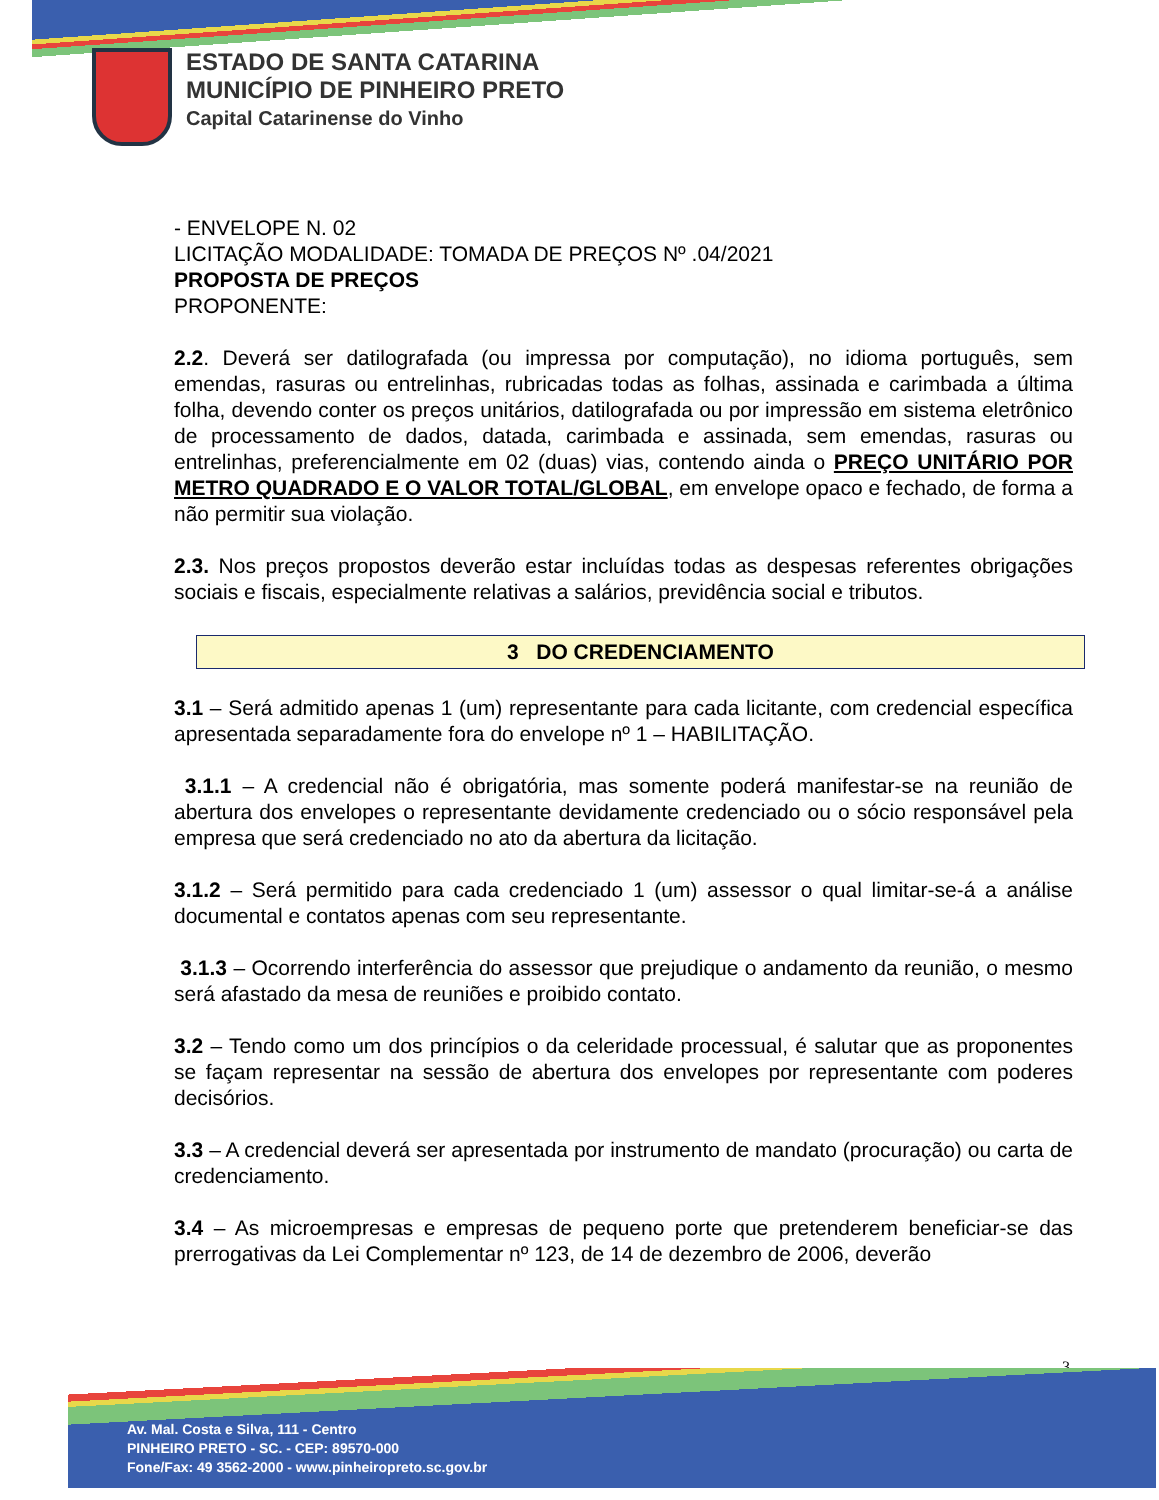ESTADO DE SANTA CATARINA
MUNICÍPIO DE PINHEIRO PRETO
Capital Catarinense do Vinho
- ENVELOPE N. 02
LICITAÇÃO MODALIDADE: TOMADA DE PREÇOS Nº .04/2021
PROPOSTA DE PREÇOS
PROPONENTE:
2.2. Deverá ser datilografada (ou impressa por computação), no idioma português, sem emendas, rasuras ou entrelinhas, rubricadas todas as folhas, assinada e carimbada a última folha, devendo conter os preços unitários, datilografada ou por impressão em sistema eletrônico de processamento de dados, datada, carimbada e assinada, sem emendas, rasuras ou entrelinhas, preferencialmente em 02 (duas) vias, contendo ainda o PREÇO UNITÁRIO POR METRO QUADRADO E O VALOR TOTAL/GLOBAL, em envelope opaco e fechado, de forma a não permitir sua violação.
2.3. Nos preços propostos deverão estar incluídas todas as despesas referentes obrigações sociais e fiscais, especialmente relativas a salários, previdência social e tributos.
3 DO CREDENCIAMENTO
3.1 – Será admitido apenas 1 (um) representante para cada licitante, com credencial específica apresentada separadamente fora do envelope nº 1 – HABILITAÇÃO.
3.1.1 – A credencial não é obrigatória, mas somente poderá manifestar-se na reunião de abertura dos envelopes o representante devidamente credenciado ou o sócio responsável pela empresa que será credenciado no ato da abertura da licitação.
3.1.2 – Será permitido para cada credenciado 1 (um) assessor o qual limitar-se-á a análise documental e contatos apenas com seu representante.
3.1.3 – Ocorrendo interferência do assessor que prejudique o andamento da reunião, o mesmo será afastado da mesa de reuniões e proibido contato.
3.2 – Tendo como um dos princípios o da celeridade processual, é salutar que as proponentes se façam representar na sessão de abertura dos envelopes por representante com poderes decisórios.
3.3 – A credencial deverá ser apresentada por instrumento de mandato (procuração) ou carta de credenciamento.
3.4 – As microempresas e empresas de pequeno porte que pretenderem beneficiar-se das prerrogativas da Lei Complementar nº 123, de 14 de dezembro de 2006, deverão
3
Av. Mal. Costa e Silva, 111 - Centro
PINHEIRO PRETO - SC. - CEP: 89570-000
Fone/Fax: 49 3562-2000 - www.pinheiropreto.sc.gov.br